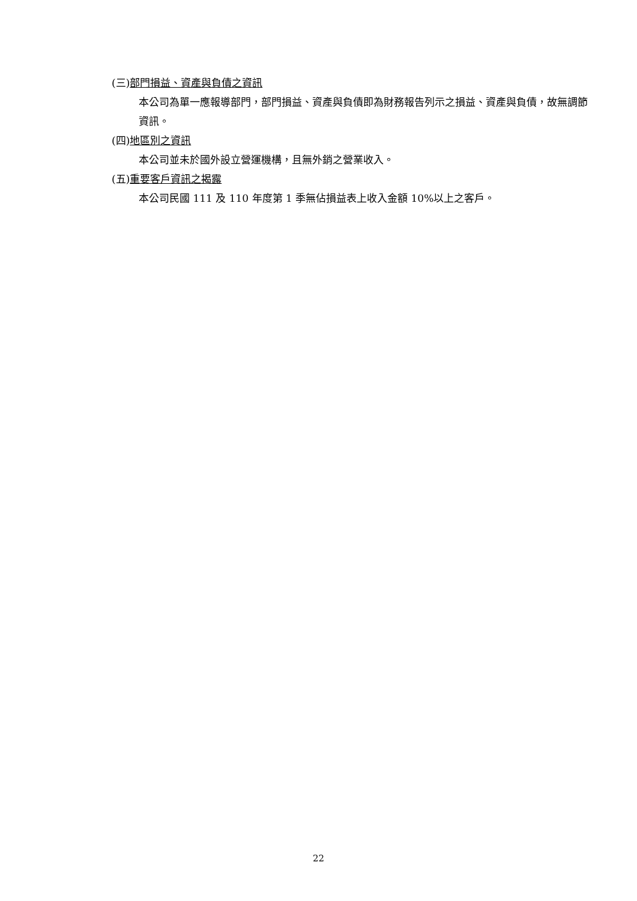(三)部門損益、資產與負債之資訊
本公司為單一應報導部門，部門損益、資產與負債即為財務報告列示之損益、資產與負債，故無調節資訊。
(四)地區別之資訊
本公司並未於國外設立營運機構，且無外銷之營業收入。
(五)重要客戶資訊之揭露
本公司民國 111 及 110 年度第 1 季無佔損益表上收入金額 10%以上之客戶。
22